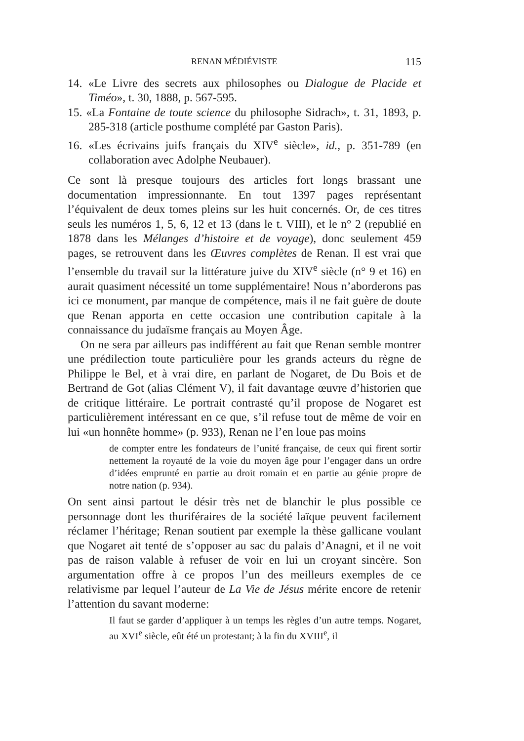RENAN MÉDIÉVISTE 115
14. «Le Livre des secrets aux philosophes ou Dialogue de Placide et Timéo», t. 30, 1888, p. 567-595.
15. «La Fontaine de toute science du philosophe Sidrach», t. 31, 1893, p. 285-318 (article posthume complété par Gaston Paris).
16. «Les écrivains juifs français du XIV<sup>e</sup> siècle», id., p. 351-789 (en collaboration avec Adolphe Neubauer).
Ce sont là presque toujours des articles fort longs brassant une documentation impressionnante. En tout 1397 pages représentant l’équivalent de deux tomes pleins sur les huit concernés. Or, de ces titres seuls les numéros 1, 5, 6, 12 et 13 (dans le t. VIII), et le n° 2 (republié en 1878 dans les Mélanges d’histoire et de voyage), donc seulement 459 pages, se retrouvent dans les Œuvres complètes de Renan. Il est vrai que l’ensemble du travail sur la littérature juive du XIV<sup>e</sup> siècle (n° 9 et 16) en aurait quasiment nécessité un tome supplémentaire! Nous n’aborderons pas ici ce monument, par manque de compétence, mais il ne fait guère de doute que Renan apporta en cette occasion une contribution capitale à la connaissance du judaïsme français au Moyen Âge.
On ne sera par ailleurs pas indifférent au fait que Renan semble montrer une prédilection toute particulière pour les grands acteurs du règne de Philippe le Bel, et à vrai dire, en parlant de Nogaret, de Du Bois et de Bertrand de Got (alias Clément V), il fait davantage œuvre d’historien que de critique littéraire. Le portrait contrasté qu’il propose de Nogaret est particulièrement intéressant en ce que, s’il refuse tout de même de voir en lui «un honnête homme» (p. 933), Renan ne l’en loue pas moins
de compter entre les fondateurs de l’unité française, de ceux qui firent sortir nettement la royauté de la voie du moyen âge pour l’engager dans un ordre d’idées emprunté en partie au droit romain et en partie au génie propre de notre nation (p. 934).
On sent ainsi partout le désir très net de blanchir le plus possible ce personnage dont les thuriféraires de la société laïque peuvent facilement réclamer l’héritage; Renan soutient par exemple la thèse gallicane voulant que Nogaret ait tenté de s’opposer au sac du palais d’Anagni, et il ne voit pas de raison valable à refuser de voir en lui un croyant sincère. Son argumentation offre à ce propos l’un des meilleurs exemples de ce relativisme par lequel l’auteur de La Vie de Jésus mérite encore de retenir l’attention du savant moderne:
Il faut se garder d’appliquer à un temps les règles d’un autre temps. Nogaret, au XVI<sup>e</sup> siècle, eût été un protestant; à la fin du XVIII<sup>e</sup>, il